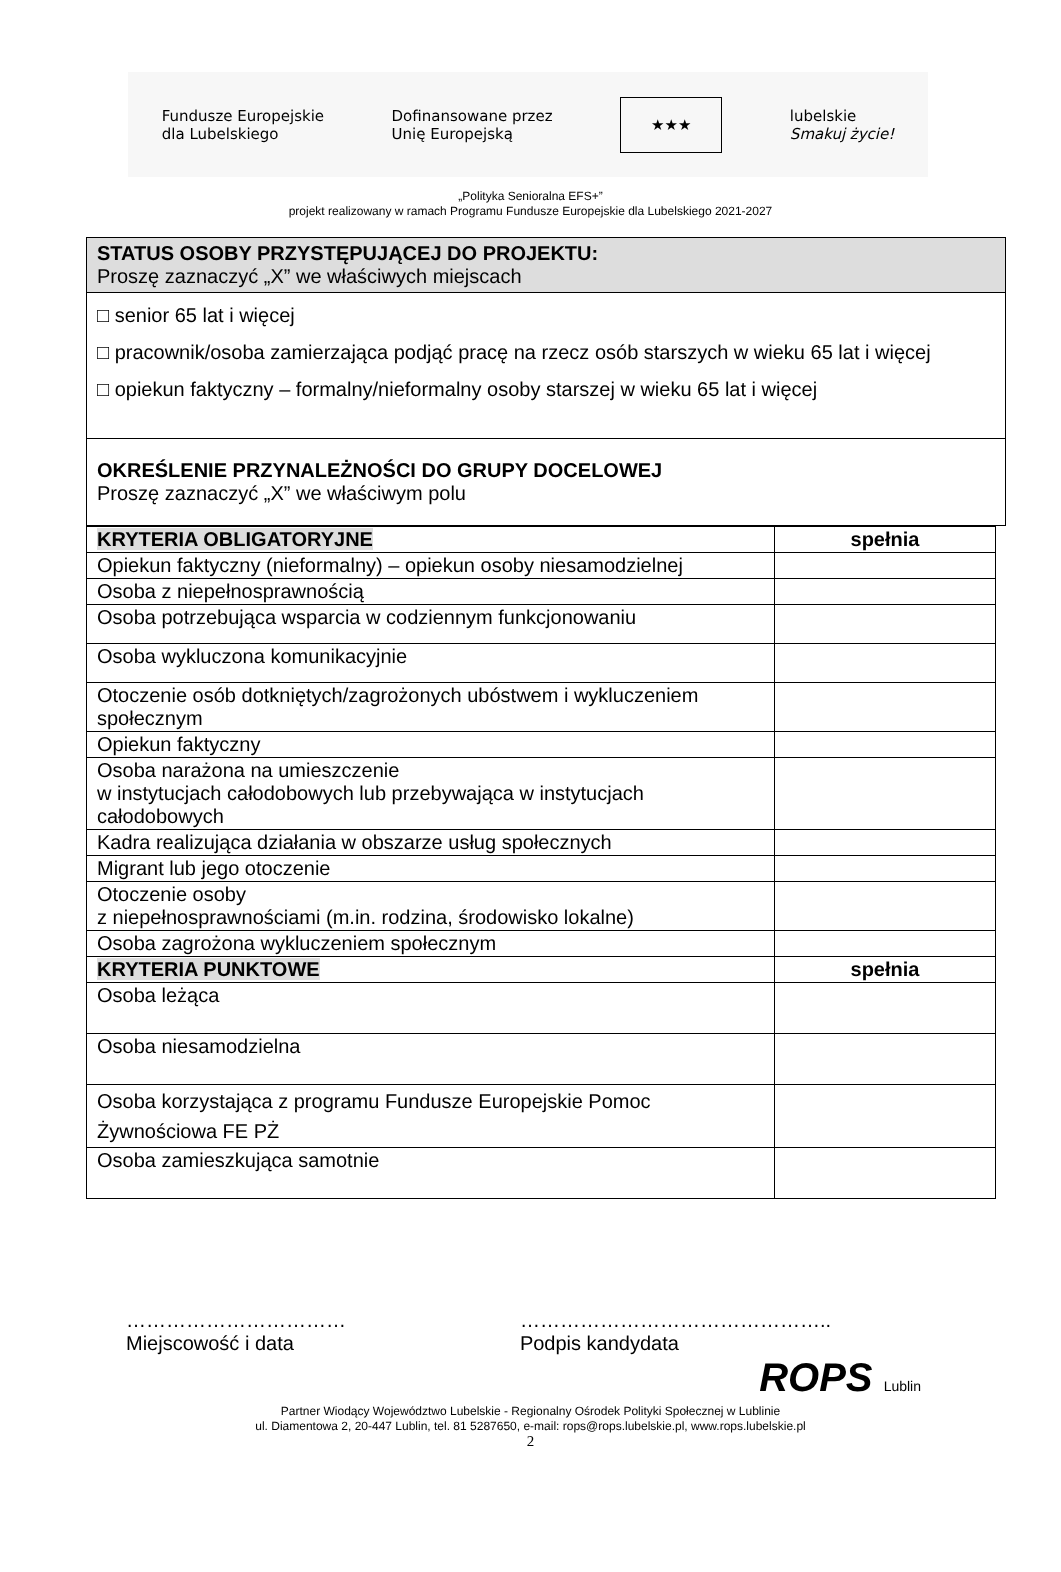Fundusze Europejskie
dla Lubelskiego
Dofinansowane przez
Unię Europejską
★★★
lubelskie
Smakuj życie!
„Polityka Senioralna EFS+”
projekt realizowany w ramach Programu Fundusze Europejskie dla Lubelskiego 2021-2027
STATUS OSOBY PRZYSTĘPUJĄCEJ DO PROJEKTU:
Proszę zaznaczyć „X” we właściwych miejscach
□ senior 65 lat i więcej
□ pracownik/osoba zamierzająca podjąć pracę na rzecz osób starszych w wieku 65 lat i więcej
□ opiekun faktyczny – formalny/nieformalny osoby starszej w wieku 65 lat i więcej
OKREŚLENIE PRZYNALEŻNOŚCI DO GRUPY DOCELOWEJ
Proszę zaznaczyć „X” we właściwym polu
| KRYTERIA OBLIGATORYJNE | spełnia |
| Opiekun faktyczny (nieformalny) – opiekun osoby niesamodzielnej | |
| Osoba z niepełnosprawnością | |
| Osoba potrzebująca wsparcia w codziennym funkcjonowaniu | |
| Osoba wykluczona komunikacyjnie | |
| Otoczenie osób dotkniętych/zagrożonych ubóstwem i wykluczeniem społecznym | |
| Opiekun faktyczny | |
| Osoba narażona na umieszczenie w instytucjach całodobowych lub przebywająca w instytucjach całodobowych | |
| Kadra realizująca działania w obszarze usług społecznych | |
| Migrant lub jego otoczenie | |
| Otoczenie osoby z niepełnosprawnościami (m.in. rodzina, środowisko lokalne) | |
| Osoba zagrożona wykluczeniem społecznym | |
| KRYTERIA PUNKTOWE | spełnia |
| Osoba leżąca | |
| Osoba niesamodzielna | |
| Osoba korzystająca z programu Fundusze Europejskie Pomoc Żywnościowa FE PŻ | |
| Osoba zamieszkująca samotnie | |
……………………………
Miejscowość i data
………………………………………..
Podpis kandydata
ROPS Lublin
Partner Wiodący Województwo Lubelskie - Regionalny Ośrodek Polityki Społecznej w Lublinie
ul. Diamentowa 2, 20-447 Lublin, tel. 81 5287650, e-mail: rops@rops.lubelskie.pl, www.rops.lubelskie.pl
2